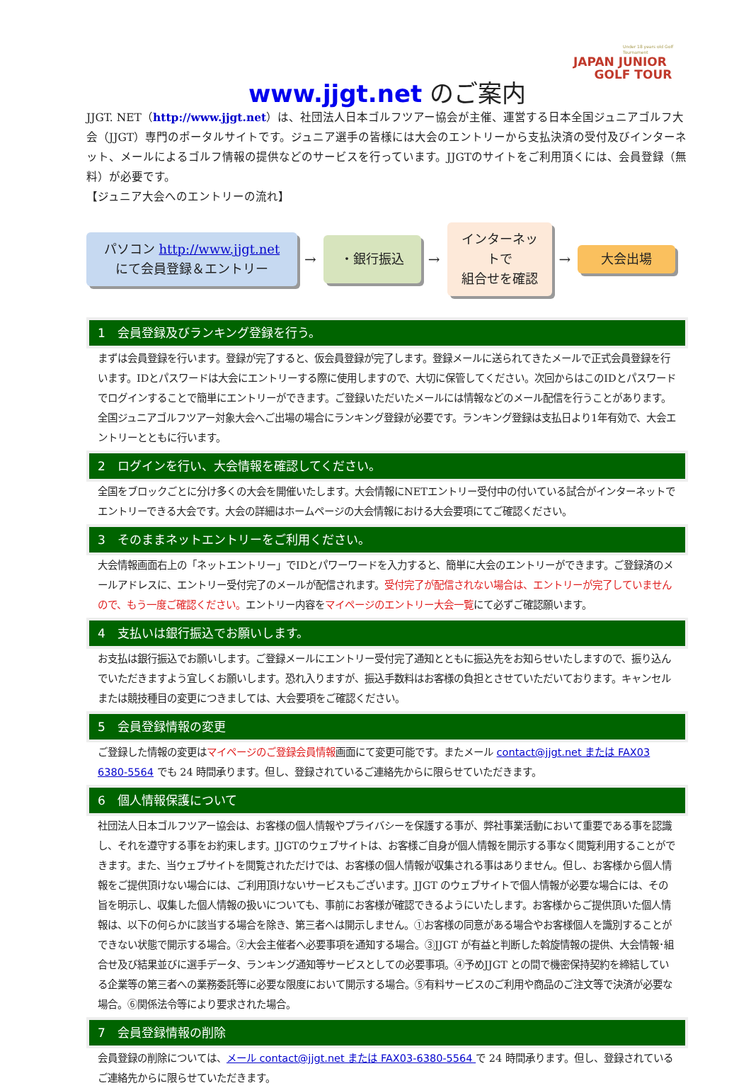Under 18 years old Golf Tournament
JAPAN JUNIOR
GOLF TOUR
www.jjgt.net のご案内
JJGT. NET（http://www.jjgt.net）は、社団法人日本ゴルフツアー協会が主催、運営する日本全国ジュニアゴルフ大会（JJGT）専門のポータルサイトです。ジュニア選手の皆様には大会のエントリーから支払決済の受付及びインターネット、メールによるゴルフ情報の提供などのサービスを行っています。JJGTのサイトをご利用頂くには、会員登録（無料）が必要です。
【ジュニア大会へのエントリーの流れ】
パソコン http://www.jjgt.net
にて会員登録＆エントリー
→
・銀行振込
→
インターネットで
組合せを確認
→
大会出場
1　会員登録及びランキング登録を行う。
まずは会員登録を行います。登録が完了すると、仮会員登録が完了します。登録メールに送られてきたメールで正式会員登録を行います。IDとパスワードは大会にエントリーする際に使用しますので、大切に保管してください。次回からはこのIDとパスワードでログインすることで簡単にエントリーができます。ご登録いただいたメールには情報などのメール配信を行うことがあります。全国ジュニアゴルフツアー対象大会へご出場の場合にランキング登録が必要です。ランキング登録は支払日より1年有効で、大会エントリーとともに行います。
2　ログインを行い、大会情報を確認してください。
全国をブロックごとに分け多くの大会を開催いたします。大会情報にNETエントリー受付中の付いている試合がインターネットでエントリーできる大会です。大会の詳細はホームページの大会情報における大会要項にてご確認ください。
3　そのままネットエントリーをご利用ください。
大会情報画面右上の「ネットエントリー」でIDとパワーワードを入力すると、簡単に大会のエントリーができます。ご登録済のメールアドレスに、エントリー受付完了のメールが配信されます。受付完了が配信されない場合は、エントリーが完了していませんので、もう一度ご確認ください。エントリー内容をマイページのエントリー大会一覧にて必ずご確認願います。
4　支払いは銀行振込でお願いします。
お支払は銀行振込でお願いします。ご登録メールにエントリー受付完了通知とともに振込先をお知らせいたしますので、振り込んでいただきますよう宜しくお願いします。恐れ入りますが、振込手数料はお客様の負担とさせていただいております。キャンセルまたは競技種目の変更につきましては、大会要項をご確認ください。
5　会員登録情報の変更
ご登録した情報の変更はマイページのご登録会員情報画面にて変更可能です。またメール contact@jjgt.net または FAX03 6380-5564 でも 24 時間承ります。但し、登録されているご連絡先からに限らせていただきます。
6　個人情報保護について
社団法人日本ゴルフツアー協会は、お客様の個人情報やプライバシーを保護する事が、弊社事業活動において重要である事を認識し、それを遵守する事をお約束します。JJGTのウェブサイトは、お客様ご自身が個人情報を開示する事なく閲覧利用することができます。また、当ウェブサイトを閲覧されただけでは、お客様の個人情報が収集される事はありません。但し、お客様から個人情報をご提供頂けない場合には、ご利用頂けないサービスもございます。JJGT のウェブサイトで個人情報が必要な場合には、その旨を明示し、収集した個人情報の扱いについても、事前にお客様が確認できるようにいたします。お客様からご提供頂いた個人情報は、以下の何らかに該当する場合を除き、第三者へは開示しません。①お客様の同意がある場合やお客様個人を識別することができない状態で開示する場合。②大会主催者へ必要事項を通知する場合。③JJGT が有益と判断した斡旋情報の提供、大会情報･組合せ及び結果並びに選手データ、ランキング通知等サービスとしての必要事項。④予めJJGT との間で機密保持契約を締結している企業等の第三者への業務委託等に必要な限度において開示する場合。⑤有料サービスのご利用や商品のご注文等で決済が必要な場合。⑥関係法令等により要求された場合。
7　会員登録情報の削除
会員登録の削除については、メール contact@jjgt.net または FAX03-6380-5564 で 24 時間承ります。但し、登録されているご連絡先からに限らせていただきます。